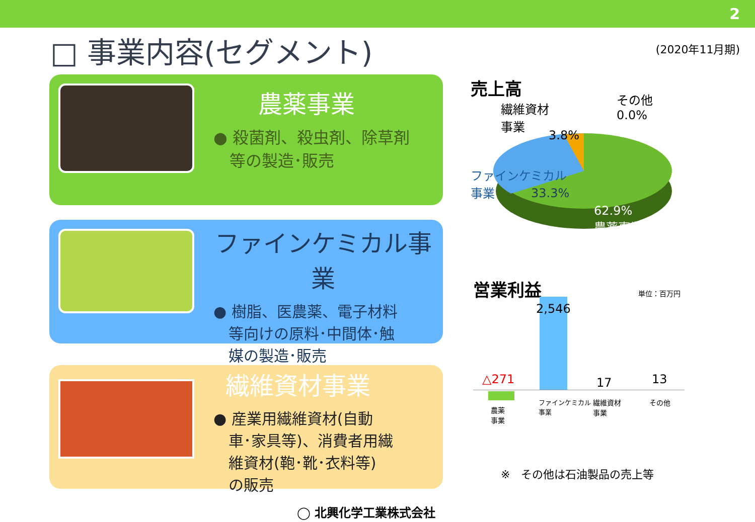2
□ 事業内容(セグメント) (2020年11月期)
農薬事業
● 殺菌剤、殺虫剤、除草剤
　等の製造･販売
ファインケミカル事業
● 樹脂、医農薬、電子材料
　等向けの原料･中間体･触
　媒の製造･販売
繊維資材事業
● 産業用繊維資材(自動
　車･家具等)、消費者用繊
　維資材(鞄･靴･衣料等)
　の販売
売上高
繊維資材
事業
3.8%
その他
0.0%
ファインケミカル
事業
33.3%
62.9%
農薬事業
営業利益 単位：百万円
2,546
△271 17 13
農薬
事業
ファインケミカル
事業
繊維資材
事業
その他
※　その他は石油製品の売上等
◯ 北興化学工業株式会社